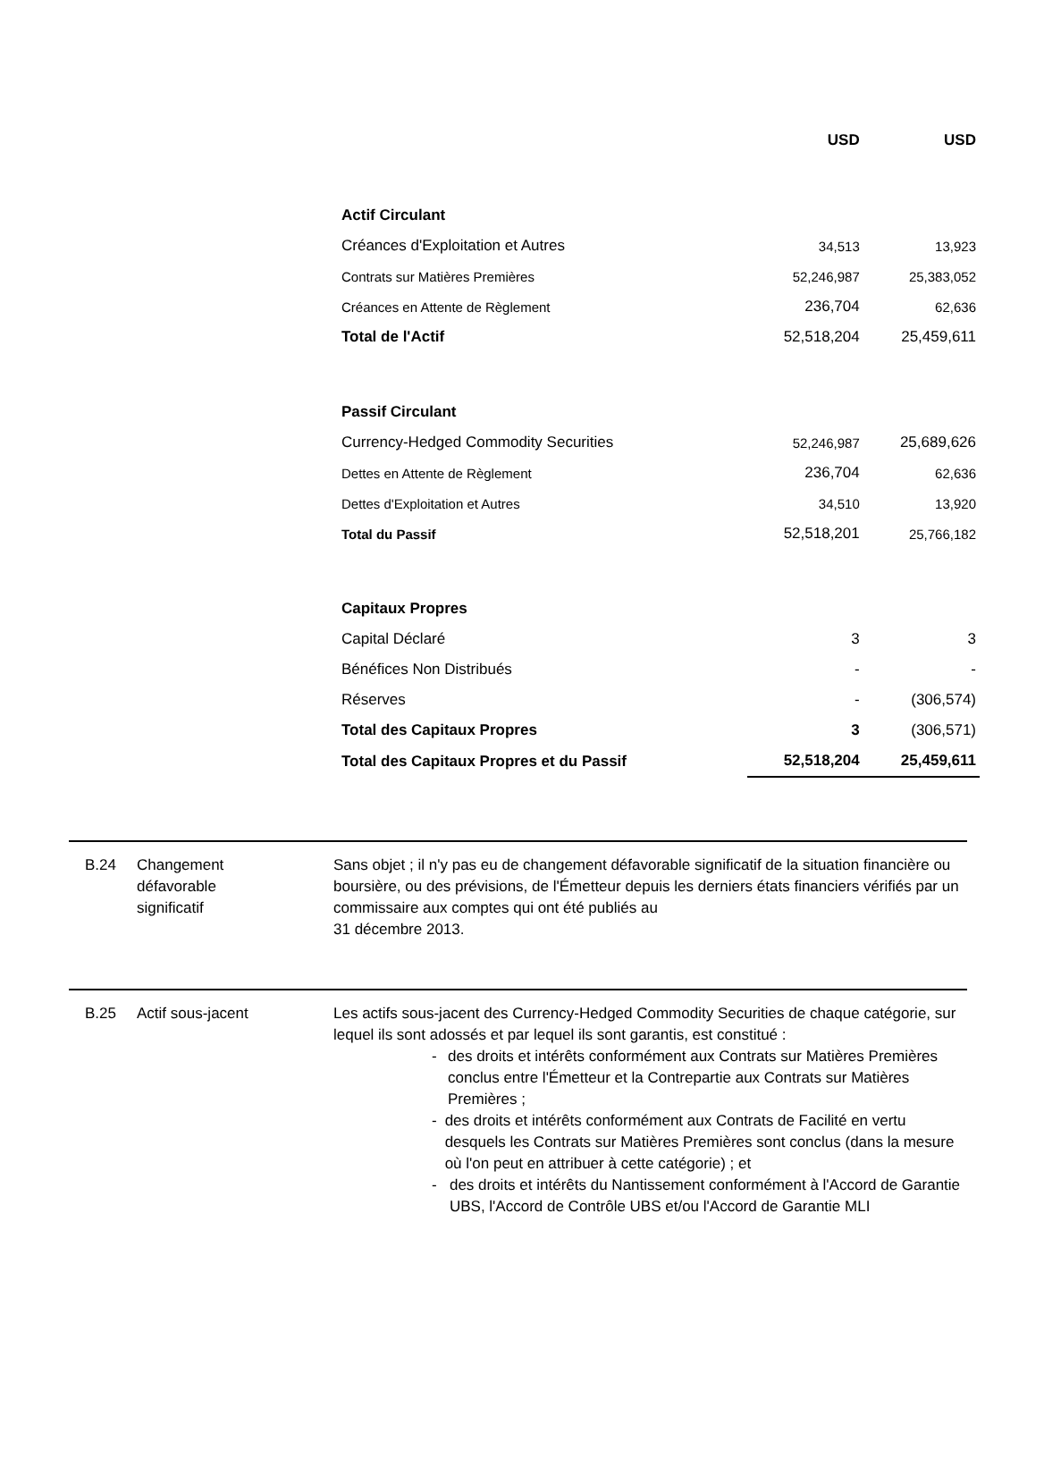| | USD | USD |
| --- | --- | --- |
| Actif Circulant | | |
| Créances d'Exploitation et Autres | 34,513 | 13,923 |
| Contrats sur Matières Premières | 52,246,987 | 25,383,052 |
| Créances en Attente de Règlement | 236,704 | 62,636 |
| Total de l'Actif | 52,518,204 | 25,459,611 |
| Passif Circulant | | |
| Currency-Hedged Commodity Securities | 52,246,987 | 25,689,626 |
| Dettes en Attente de Règlement | 236,704 | 62,636 |
| Dettes d'Exploitation et Autres | 34,510 | 13,920 |
| Total du Passif | 52,518,201 | 25,766,182 |
| Capitaux Propres | | |
| Capital Déclaré | 3 | 3 |
| Bénéfices Non Distribués | - | - |
| Réserves | - | (306,574) |
| Total des Capitaux Propres | 3 | (306,571) |
| Total des Capitaux Propres et du Passif | 52,518,204 | 25,459,611 |
B.24 Changement
défavorable
significatif
Sans objet ; il n'y pas eu de changement défavorable significatif de la situation financière ou boursière, ou des prévisions, de l'Émetteur depuis les derniers états financiers vérifiés par un commissaire aux comptes qui ont été publiés au
31 décembre 2013.
B.25 Actif sous-jacent Les actifs sous-jacent des Currency-Hedged Commodity Securities de chaque catégorie, sur lequel ils sont adossés et par lequel ils sont garantis, est constitué :
- des droits et intérêts conformément aux Contrats sur Matières Premières conclus entre l'Émetteur et la Contrepartie aux Contrats sur Matières Premières ;
- des droits et intérêts conformément aux Contrats de Facilité en vertu desquels les Contrats sur Matières Premières sont conclus (dans la mesure où l'on peut en attribuer à cette catégorie) ; et
- des droits et intérêts du Nantissement conformément à l'Accord de Garantie UBS, l'Accord de Contrôle UBS et/ou l'Accord de Garantie MLI